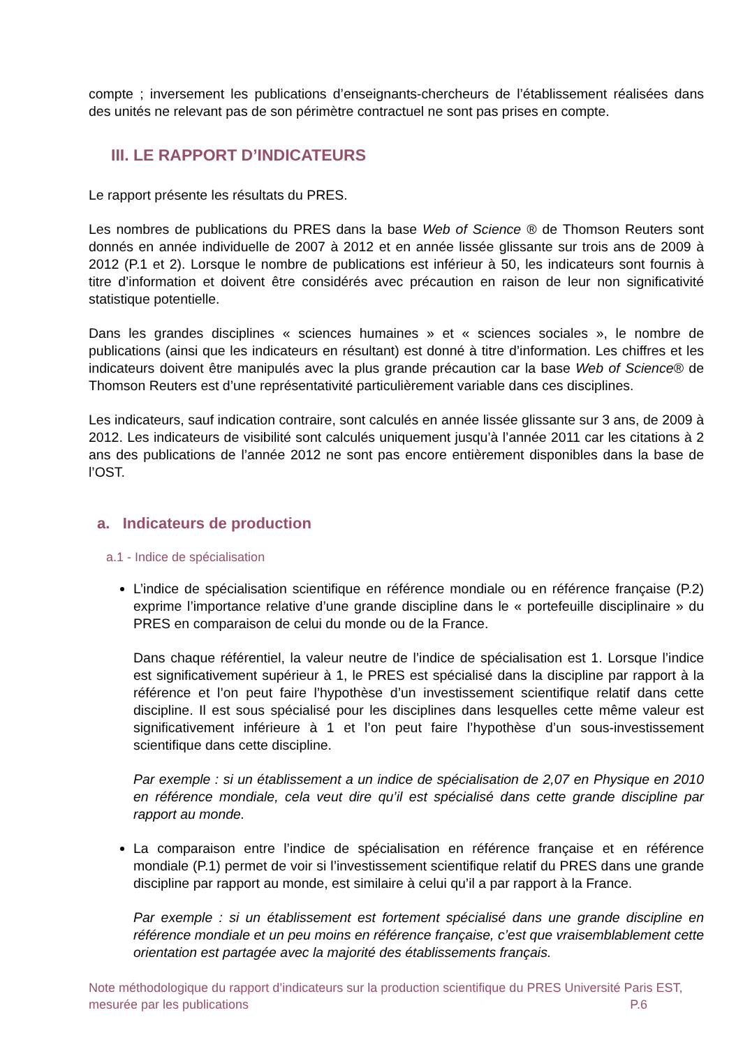compte ; inversement les publications d’enseignants-chercheurs de l’établissement réalisées dans des unités ne relevant pas de son périmètre contractuel ne sont pas prises en compte.
III. LE RAPPORT D’INDICATEURS
Le rapport présente les résultats du PRES.
Les nombres de publications du PRES dans la base Web of Science ® de Thomson Reuters sont donnés en année individuelle de 2007 à 2012 et en année lissée glissante sur trois ans de 2009 à 2012 (P.1 et 2). Lorsque le nombre de publications est inférieur à 50, les indicateurs sont fournis à titre d’information et doivent être considérés avec précaution en raison de leur non significativité statistique potentielle.
Dans les grandes disciplines « sciences humaines » et « sciences sociales », le nombre de publications (ainsi que les indicateurs en résultant) est donné à titre d’information. Les chiffres et les indicateurs doivent être manipulés avec la plus grande précaution car la base Web of Science® de Thomson Reuters est d’une représentativité particulièrement variable dans ces disciplines.
Les indicateurs, sauf indication contraire, sont calculés en année lissée glissante sur 3 ans, de 2009 à 2012. Les indicateurs de visibilité sont calculés uniquement jusqu’à l’année 2011 car les citations à 2 ans des publications de l’année 2012 ne sont pas encore entièrement disponibles dans la base de l’OST.
a. Indicateurs de production
a.1 - Indice de spécialisation
L’indice de spécialisation scientifique en référence mondiale ou en référence française (P.2) exprime l’importance relative d’une grande discipline dans le « portefeuille disciplinaire » du PRES en comparaison de celui du monde ou de la France.
Dans chaque référentiel, la valeur neutre de l’indice de spécialisation est 1. Lorsque l’indice est significativement supérieur à 1, le PRES est spécialisé dans la discipline par rapport à la référence et l’on peut faire l’hypothèse d’un investissement scientifique relatif dans cette discipline. Il est sous spécialisé pour les disciplines dans lesquelles cette même valeur est significativement inférieure à 1 et l’on peut faire l’hypothèse d’un sous-investissement scientifique dans cette discipline.
Par exemple : si un établissement a un indice de spécialisation de 2,07 en Physique en 2010 en référence mondiale, cela veut dire qu’il est spécialisé dans cette grande discipline par rapport au monde.
La comparaison entre l’indice de spécialisation en référence française et en référence mondiale (P.1) permet de voir si l’investissement scientifique relatif du PRES dans une grande discipline par rapport au monde, est similaire à celui qu’il a par rapport à la France.
Par exemple : si un établissement est fortement spécialisé dans une grande discipline en référence mondiale et un peu moins en référence française, c’est que vraisemblablement cette orientation est partagée avec la majorité des établissements français.
Note méthodologique du rapport d’indicateurs sur la production scientifique du PRES Université Paris EST,
mesurée par les publications P.6